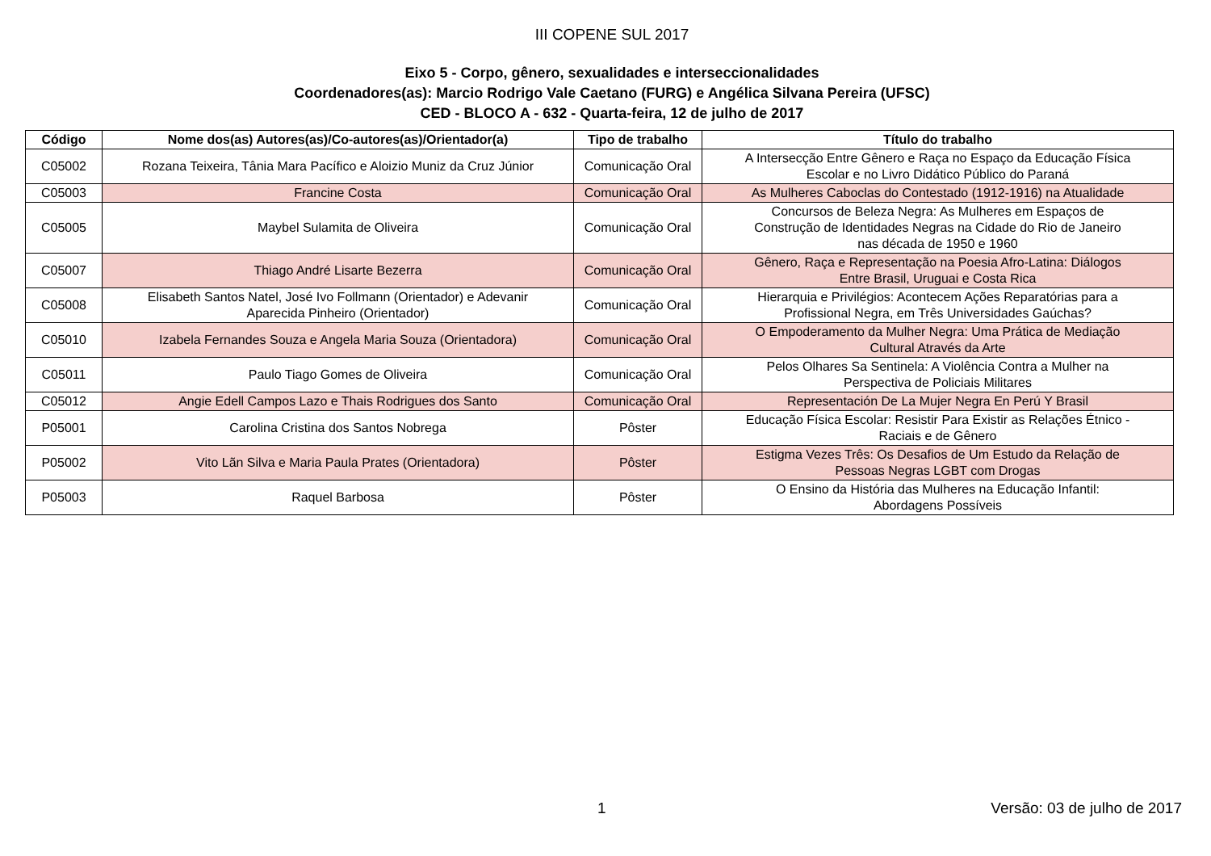III COPENE SUL 2017
Eixo 5 - Corpo, gênero, sexualidades e interseccionalidades
Coordenadores(as): Marcio Rodrigo Vale Caetano (FURG) e Angélica Silvana Pereira (UFSC)
CED - BLOCO A - 632 - Quarta-feira, 12 de julho de 2017
| Código | Nome dos(as) Autores(as)/Co-autores(as)/Orientador(a) | Tipo de trabalho | Título do trabalho |
| --- | --- | --- | --- |
| C05002 | Rozana Teixeira, Tânia Mara Pacífico e Aloizio Muniz da Cruz Júnior | Comunicação Oral | A Intersecção Entre Gênero e Raça no Espaço da Educação Física Escolar e no Livro Didático Público do Paraná |
| C05003 | Francine Costa | Comunicação Oral | As Mulheres Caboclas do Contestado (1912-1916) na Atualidade |
| C05005 | Maybel Sulamita de Oliveira | Comunicação Oral | Concursos de Beleza Negra: As Mulheres em Espaços de Construção de Identidades Negras na Cidade do Rio de Janeiro nas década de 1950 e 1960 |
| C05007 | Thiago André Lisarte Bezerra | Comunicação Oral | Gênero, Raça e Representação na Poesia Afro-Latina: Diálogos Entre Brasil, Uruguai e Costa Rica |
| C05008 | Elisabeth Santos Natel, José Ivo Follmann (Orientador) e Adevanir Aparecida Pinheiro (Orientador) | Comunicação Oral | Hierarquia e Privilégios: Acontecem Ações Reparatórias para a Profissional Negra, em Três Universidades Gaúchas? |
| C05010 | Izabela Fernandes Souza e Angela Maria Souza (Orientadora) | Comunicação Oral | O Empoderamento da Mulher Negra: Uma Prática de Mediação Cultural Através da Arte |
| C05011 | Paulo Tiago Gomes de Oliveira | Comunicação Oral | Pelos Olhares Sa Sentinela: A Violência Contra a Mulher na Perspectiva de Policiais Militares |
| C05012 | Angie Edell Campos Lazo e Thais Rodrigues dos Santo | Comunicação Oral | Representación De La Mujer Negra En Perú Y Brasil |
| P05001 | Carolina Cristina dos Santos Nobrega | Pôster | Educação Física Escolar: Resistir Para Existir as Relações Étnico - Raciais e de Gênero |
| P05002 | Vito Lãn Silva e Maria Paula Prates (Orientadora) | Pôster | Estigma Vezes Três: Os Desafios de Um Estudo da Relação de Pessoas Negras LGBT com Drogas |
| P05003 | Raquel Barbosa | Pôster | O Ensino da História das Mulheres na Educação Infantil: Abordagens Possíveis |
1 Versão: 03 de julho de 2017